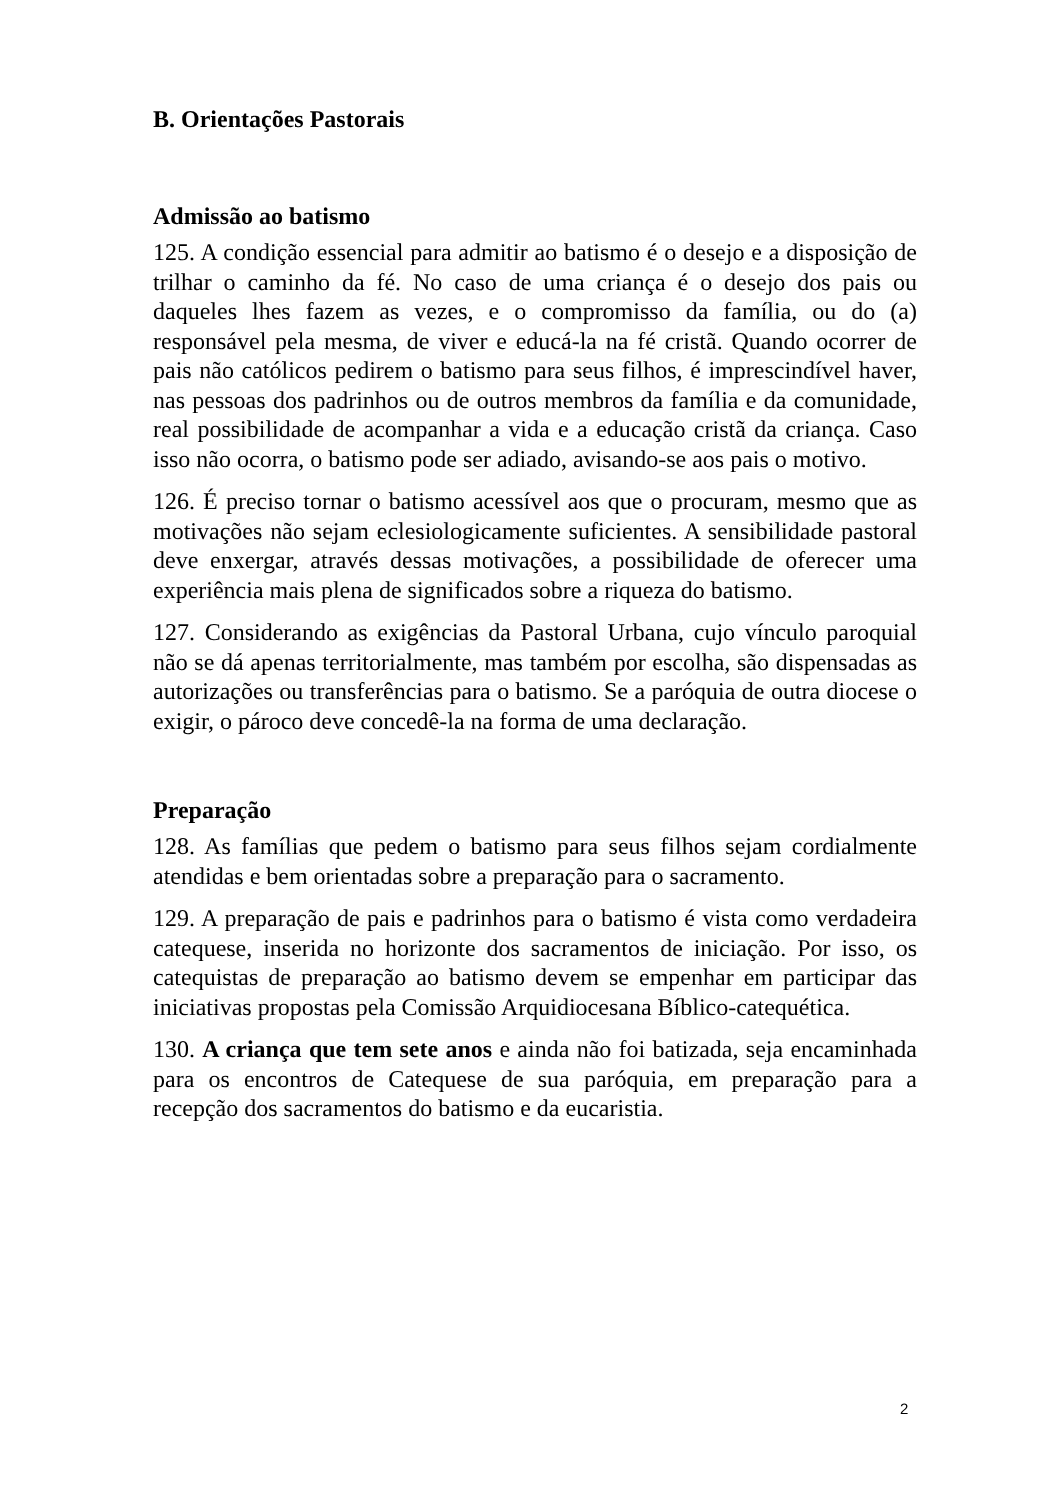B. Orientações Pastorais
Admissão ao batismo
125. A condição essencial para admitir ao batismo é o desejo e a disposição de trilhar o caminho da fé. No caso de uma criança é o desejo dos pais ou daqueles lhes fazem as vezes, e o compromisso da família, ou do (a) responsável pela mesma, de viver e educá-la na fé cristã. Quando ocorrer de pais não católicos pedirem o batismo para seus filhos, é imprescindível haver, nas pessoas dos padrinhos ou de outros membros da família e da comunidade, real possibilidade de acompanhar a vida e a educação cristã da criança. Caso isso não ocorra, o batismo pode ser adiado, avisando-se aos pais o motivo.
126. É preciso tornar o batismo acessível aos que o procuram, mesmo que as motivações não sejam eclesiologicamente suficientes. A sensibilidade pastoral deve enxergar, através dessas motivações, a possibilidade de oferecer uma experiência mais plena de significados sobre a riqueza do batismo.
127. Considerando as exigências da Pastoral Urbana, cujo vínculo paroquial não se dá apenas territorialmente, mas também por escolha, são dispensadas as autorizações ou transferências para o batismo. Se a paróquia de outra diocese o exigir, o pároco deve concedê-la na forma de uma declaração.
Preparação
128. As famílias que pedem o batismo para seus filhos sejam cordialmente atendidas e bem orientadas sobre a preparação para o sacramento.
129. A preparação de pais e padrinhos para o batismo é vista como verdadeira catequese, inserida no horizonte dos sacramentos de iniciação. Por isso, os catequistas de preparação ao batismo devem se empenhar em participar das iniciativas propostas pela Comissão Arquidiocesana Bíblico-catequética.
130. A criança que tem sete anos e ainda não foi batizada, seja encaminhada para os encontros de Catequese de sua paróquia, em preparação para a recepção dos sacramentos do batismo e da eucaristia.
2